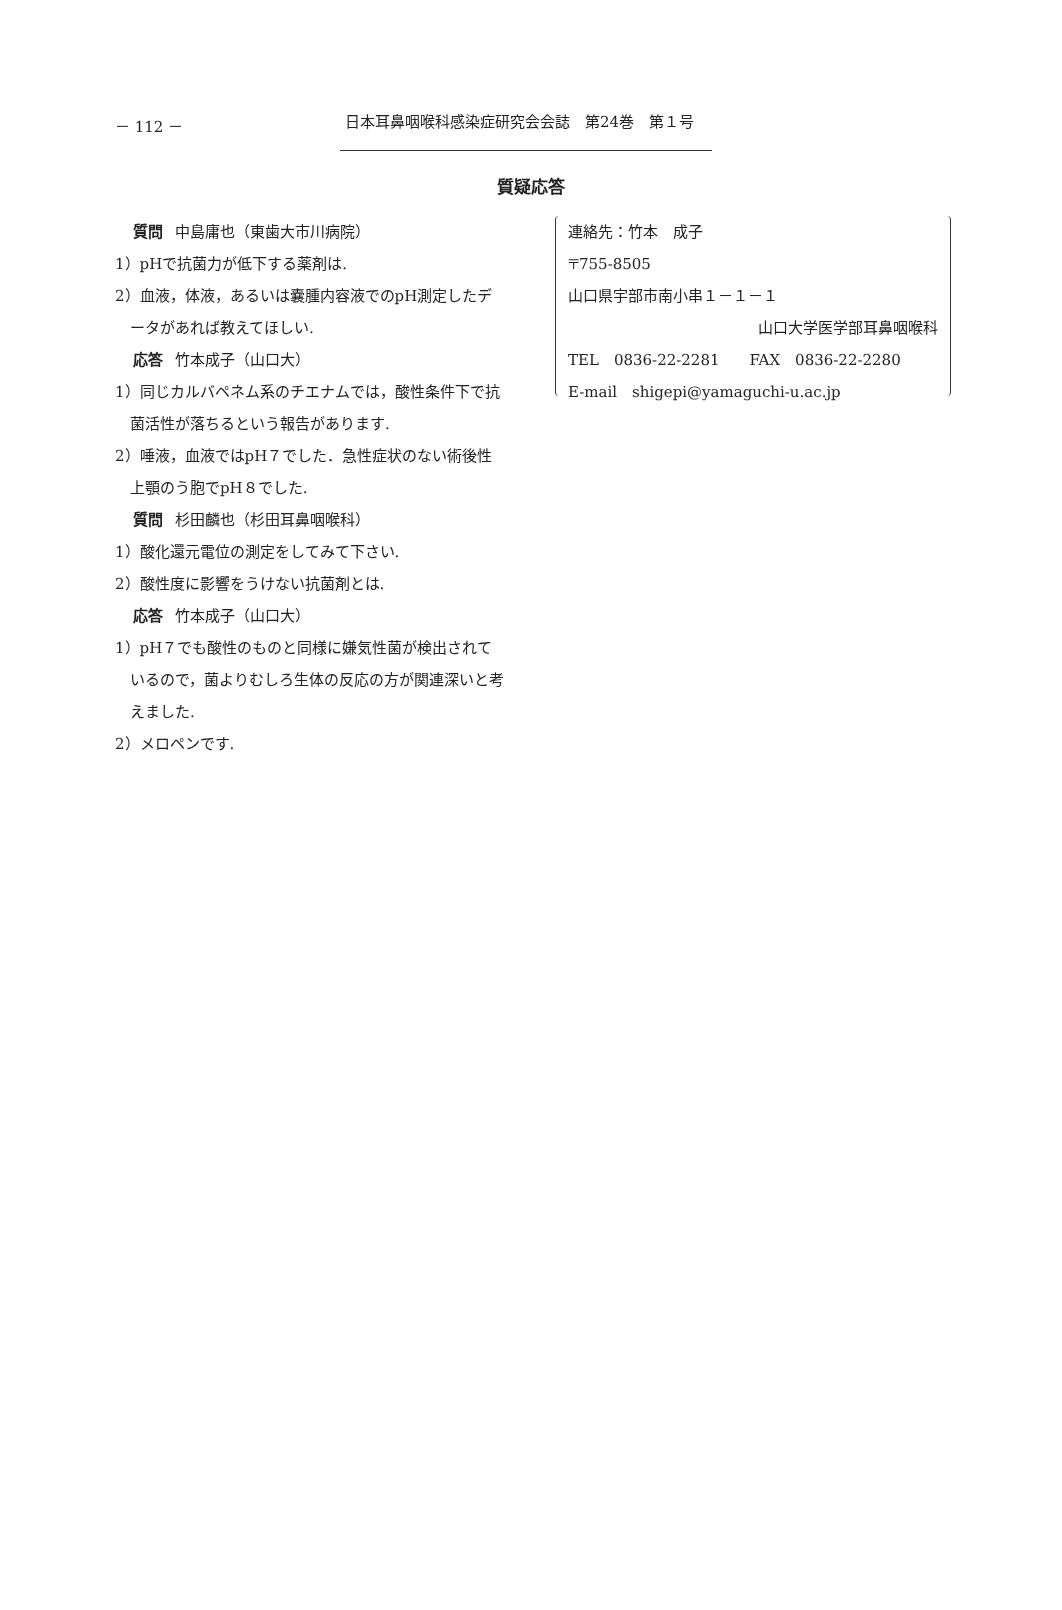－ 112 － 日本耳鼻咽喉科感染症研究会会誌　第24巻　第１号
質疑応答
質問 中島庸也（東歯大市川病院）
1）pHで抗菌力が低下する薬剤は.
2）血液，体液，あるいは嚢腫内容液でのpH測定したデータがあれば教えてほしい.
応答 竹本成子（山口大）
1）同じカルバペネム系のチエナムでは，酸性条件下で抗菌活性が落ちるという報告があります.
2）唾液，血液ではpH７でした．急性症状のない術後性上顎のう胞でpH８でした.
質問 杉田麟也（杉田耳鼻咽喉科）
1）酸化還元電位の測定をしてみて下さい.
2）酸性度に影響をうけない抗菌剤とは.
応答 竹本成子（山口大）
1）pH７でも酸性のものと同様に嫌気性菌が検出されているので，菌よりむしろ生体の反応の方が関連深いと考えました.
2）メロペンです.
連絡先：竹本　成子
〒755-8505
山口県宇部市南小串１－１－１
山口大学医学部耳鼻咽喉科
TEL　0836-22-2281　　FAX　0836-22-2280
E-mail　shigepi@yamaguchi-u.ac.jp